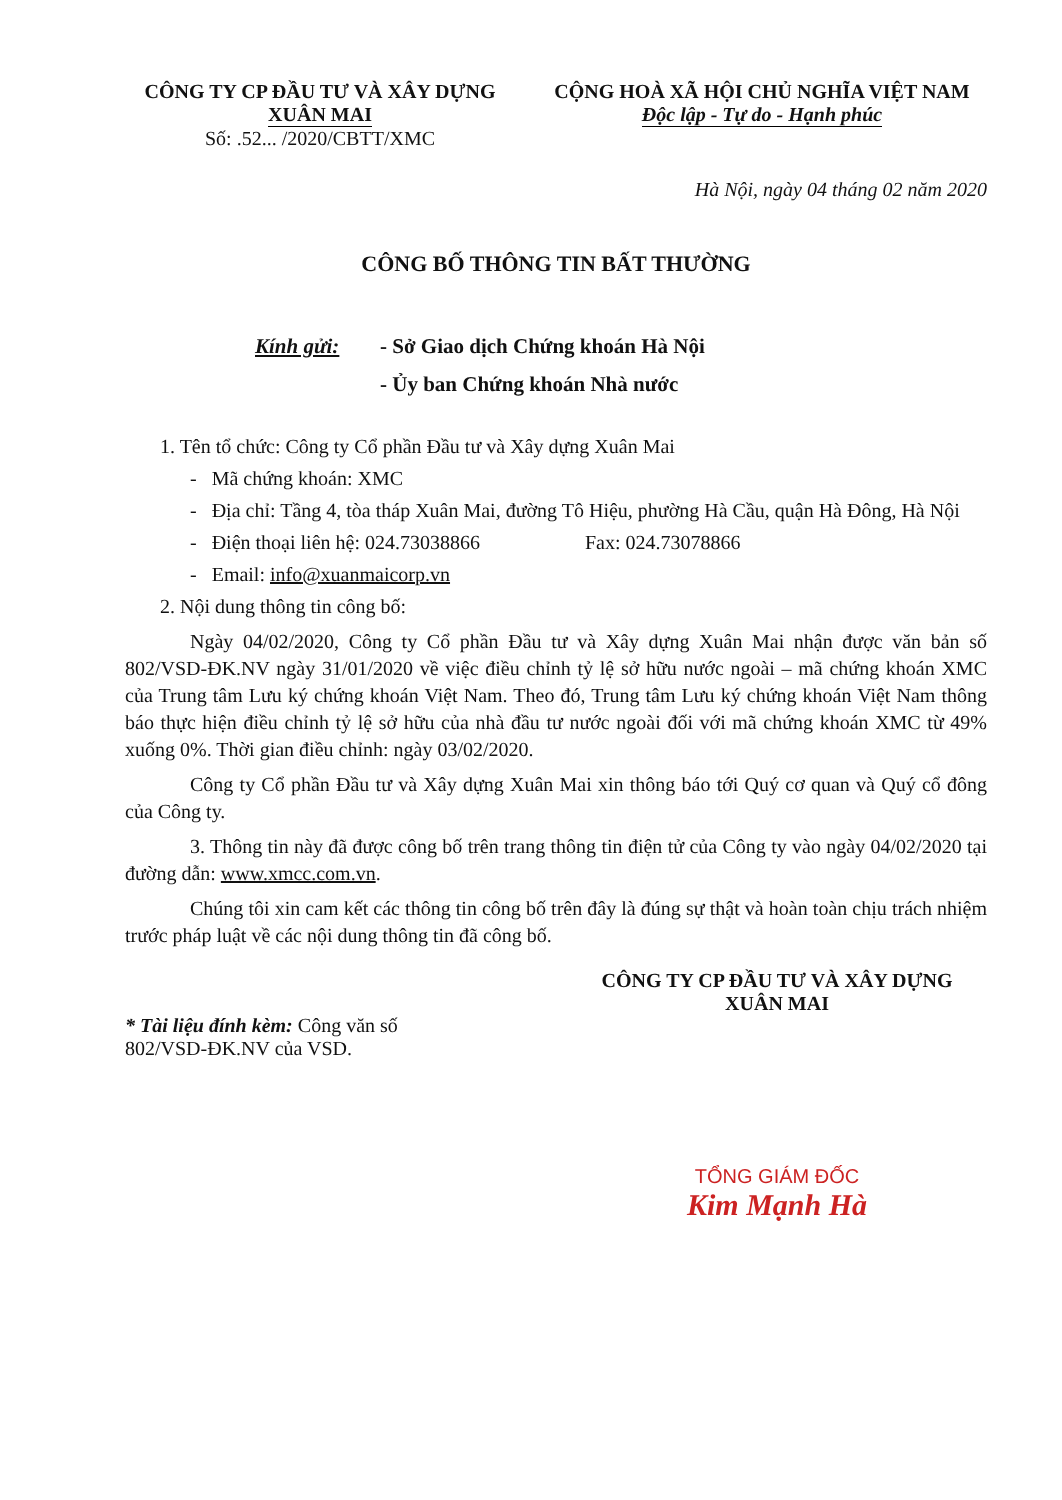CÔNG TY CP ĐẦU TƯ VÀ XÂY DỰNG
XUÂN MAI
Số: .52... /2020/CBTT/XMC
CỘNG HOÀ XÃ HỘI CHỦ NGHĨA VIỆT NAM
Độc lập - Tự do - Hạnh phúc
Hà Nội, ngày 04 tháng 02 năm 2020
CÔNG BỐ THÔNG TIN BẤT THƯỜNG
Kính gửi: - Sở Giao dịch Chứng khoán Hà Nội
- Ủy ban Chứng khoán Nhà nước
1. Tên tổ chức: Công ty Cổ phần Đầu tư và Xây dựng Xuân Mai
- Mã chứng khoán: XMC
- Địa chỉ: Tầng 4, tòa tháp Xuân Mai, đường Tô Hiệu, phường Hà Cầu, quận Hà Đông, Hà Nội
- Điện thoại liên hệ: 024.73038866 Fax: 024.73078866
- Email: info@xuanmaicorp.vn
2. Nội dung thông tin công bố:
Ngày 04/02/2020, Công ty Cổ phần Đầu tư và Xây dựng Xuân Mai nhận được văn bản số 802/VSD-ĐK.NV ngày 31/01/2020 về việc điều chỉnh tỷ lệ sở hữu nước ngoài – mã chứng khoán XMC của Trung tâm Lưu ký chứng khoán Việt Nam. Theo đó, Trung tâm Lưu ký chứng khoán Việt Nam thông báo thực hiện điều chỉnh tỷ lệ sở hữu của nhà đầu tư nước ngoài đối với mã chứng khoán XMC từ 49% xuống 0%. Thời gian điều chỉnh: ngày 03/02/2020.
Công ty Cổ phần Đầu tư và Xây dựng Xuân Mai xin thông báo tới Quý cơ quan và Quý cổ đông của Công ty.
3. Thông tin này đã được công bố trên trang thông tin điện tử của Công ty vào ngày 04/02/2020 tại đường dẫn: www.xmcc.com.vn.
Chúng tôi xin cam kết các thông tin công bố trên đây là đúng sự thật và hoàn toàn chịu trách nhiệm trước pháp luật về các nội dung thông tin đã công bố.
* Tài liệu đính kèm: Công văn số 802/VSD-ĐK.NV của VSD.
CÔNG TY CP ĐẦU TƯ VÀ XÂY DỰNG
XUÂN MAI
TỔNG GIÁM ĐỐC
Kim Mạnh Hà